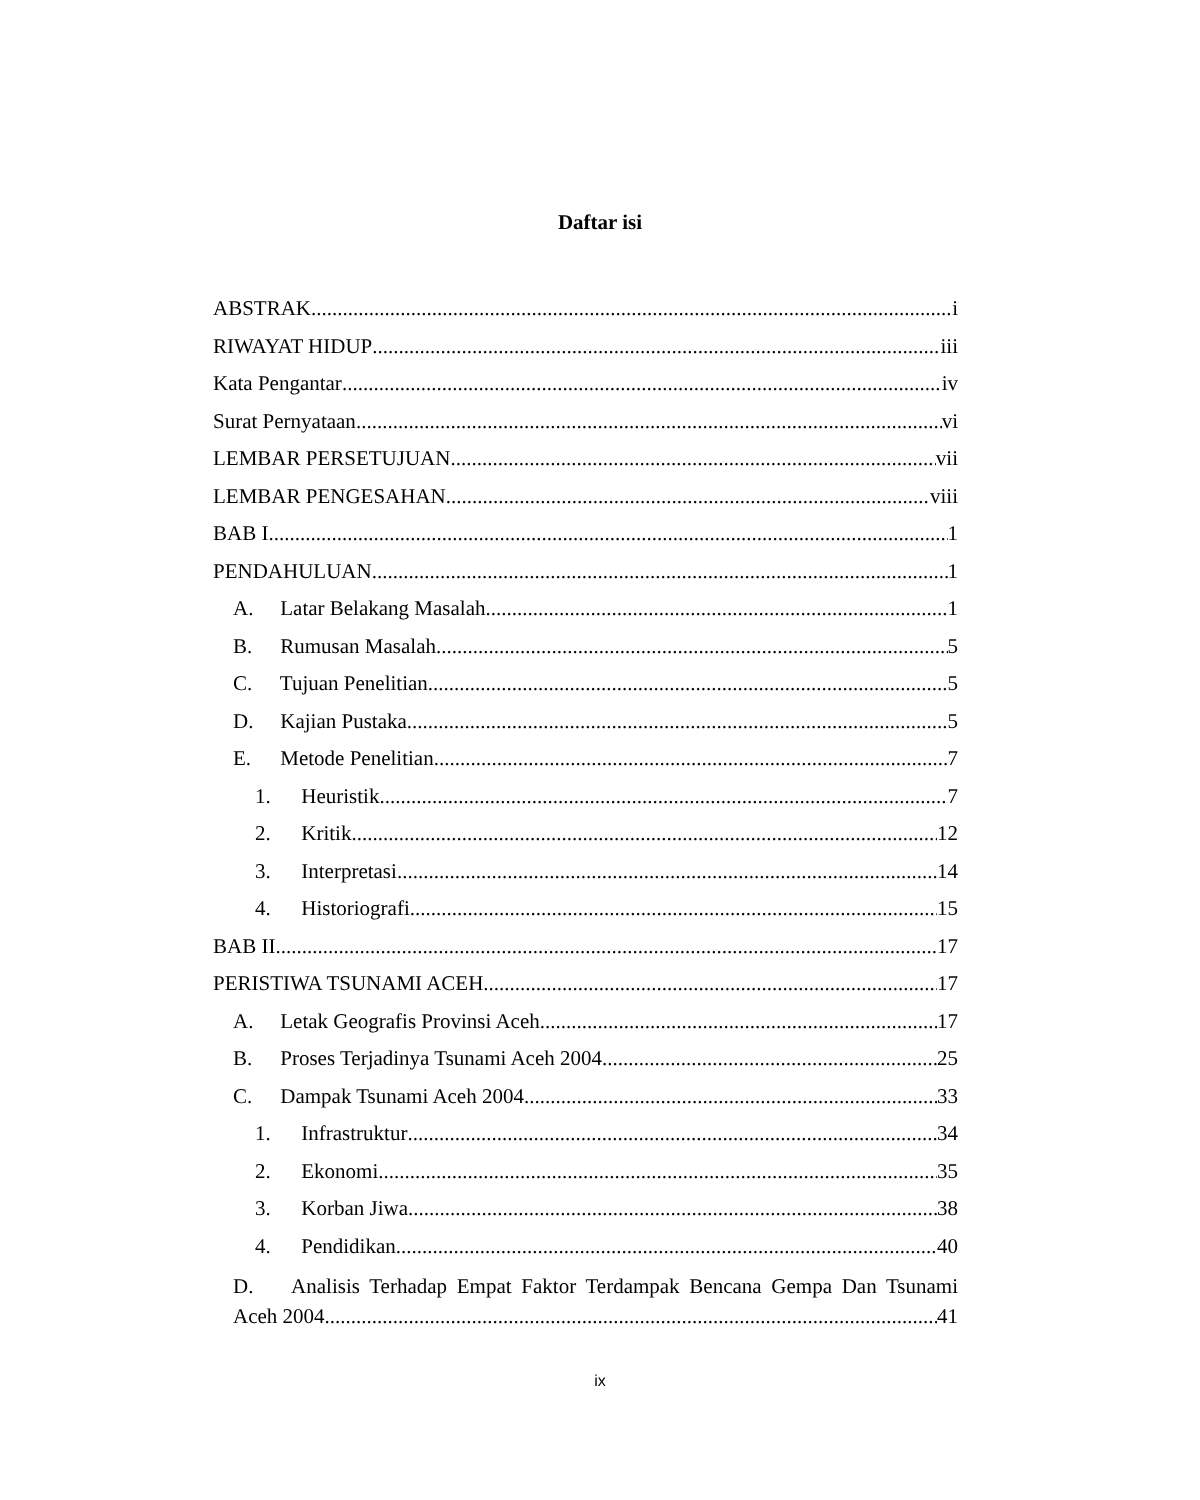Daftar isi
ABSTRAK i
RIWAYAT HIDUP iii
Kata Pengantar iv
Surat Pernyataan vi
LEMBAR PERSETUJUAN vii
LEMBAR PENGESAHAN viii
BAB I 1
PENDAHULUAN 1
A. Latar Belakang Masalah 1
B. Rumusan Masalah 5
C. Tujuan Penelitian 5
D. Kajian Pustaka 5
E. Metode Penelitian 7
1. Heuristik 7
2. Kritik 12
3. Interpretasi 14
4. Historiografi 15
BAB II 17
PERISTIWA TSUNAMI ACEH 17
A. Letak Geografis Provinsi Aceh 17
B. Proses Terjadinya Tsunami Aceh 2004 25
C. Dampak Tsunami Aceh 2004 33
1. Infrastruktur 34
2. Ekonomi 35
3. Korban Jiwa 38
4. Pendidikan 40
D. Analisis Terhadap Empat Faktor Terdampak Bencana Gempa Dan Tsunami
Aceh 2004 41
ix